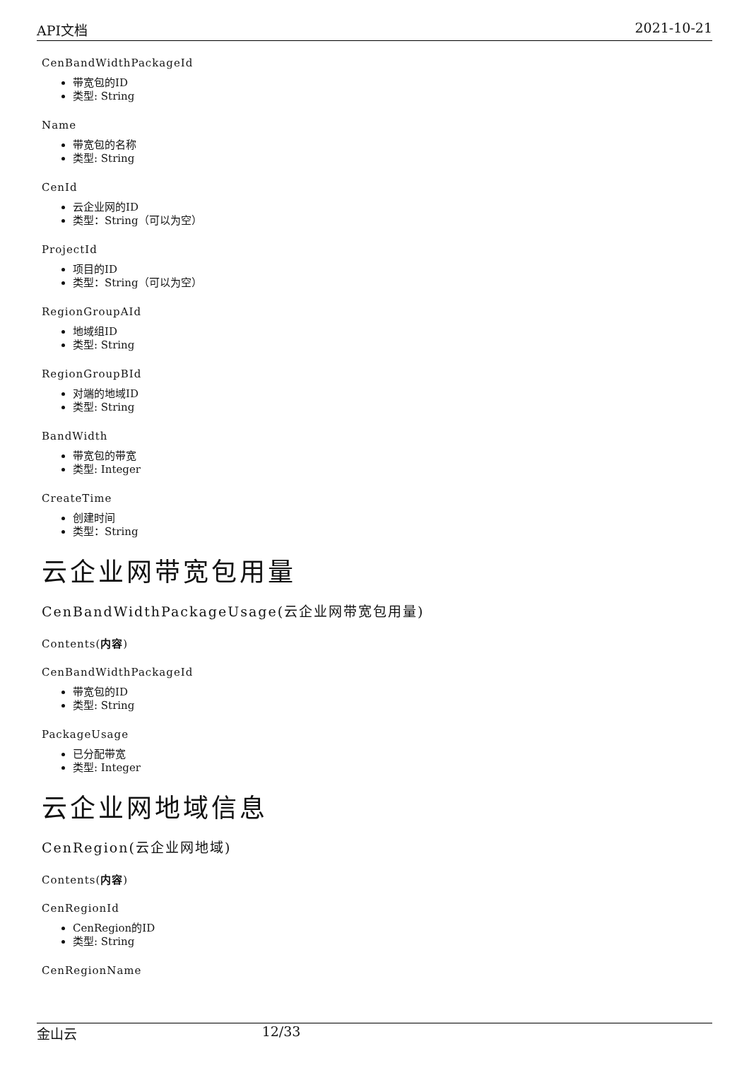API文档 2021-10-21
CenBandWidthPackageId
带宽包的ID
类型: String
Name
带宽包的名称
类型: String
CenId
云企业网的ID
类型：String（可以为空）
ProjectId
项目的ID
类型：String（可以为空）
RegionGroupAId
地域组ID
类型: String
RegionGroupBId
对端的地域ID
类型: String
BandWidth
带宽包的带宽
类型: Integer
CreateTime
创建时间
类型：String
云企业网带宽包用量
CenBandWidthPackageUsage(云企业网带宽包用量)
Contents(内容)
CenBandWidthPackageId
带宽包的ID
类型: String
PackageUsage
已分配带宽
类型: Integer
云企业网地域信息
CenRegion(云企业网地域)
Contents(内容)
CenRegionId
CenRegion的ID
类型: String
CenRegionName
金山云 12/33